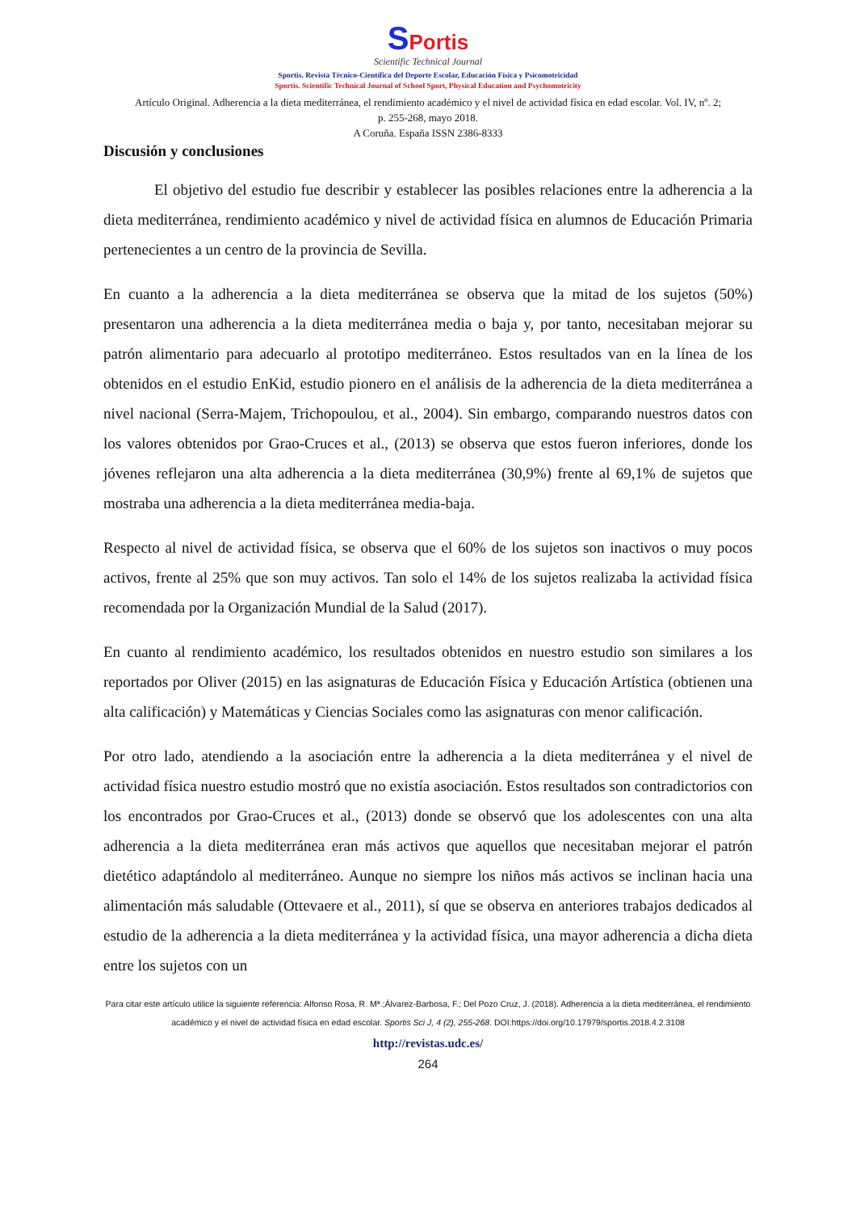SPortis
Scientific Technical Journal
Sportis. Revista Técnico-Científica del Deporte Escolar, Educación Física y Psicomotricidad
Sportis. Scientific Technical Journal of School Sport, Physical Education and Psychomotricity
Artículo Original. Adherencia a la dieta mediterránea, el rendimiento académico y el nivel de actividad física en edad escolar. Vol. IV, nº. 2;
p. 255-268, mayo 2018.
A Coruña. España ISSN 2386-8333
Discusión y conclusiones
El objetivo del estudio fue describir y establecer las posibles relaciones entre la adherencia a la dieta mediterránea, rendimiento académico y nivel de actividad física en alumnos de Educación Primaria pertenecientes a un centro de la provincia de Sevilla.
En cuanto a la adherencia a la dieta mediterránea se observa que la mitad de los sujetos (50%) presentaron una adherencia a la dieta mediterránea media o baja y, por tanto, necesitaban mejorar su patrón alimentario para adecuarlo al prototipo mediterráneo. Estos resultados van en la línea de los obtenidos en el estudio EnKid, estudio pionero en el análisis de la adherencia de la dieta mediterránea a nivel nacional (Serra-Majem, Trichopoulou, et al., 2004). Sin embargo, comparando nuestros datos con los valores obtenidos por Grao-Cruces et al., (2013) se observa que estos fueron inferiores, donde los jóvenes reflejaron una alta adherencia a la dieta mediterránea (30,9%) frente al 69,1% de sujetos que mostraba una adherencia a la dieta mediterránea media-baja.
Respecto al nivel de actividad física, se observa que el 60% de los sujetos son inactivos o muy pocos activos, frente al 25% que son muy activos. Tan solo el 14% de los sujetos realizaba la actividad física recomendada por la Organización Mundial de la Salud (2017).
En cuanto al rendimiento académico, los resultados obtenidos en nuestro estudio son similares a los reportados por Oliver (2015) en las asignaturas de Educación Física y Educación Artística (obtienen una alta calificación) y Matemáticas y Ciencias Sociales como las asignaturas con menor calificación.
Por otro lado, atendiendo a la asociación entre la adherencia a la dieta mediterránea y el nivel de actividad física nuestro estudio mostró que no existía asociación. Estos resultados son contradictorios con los encontrados por Grao-Cruces et al., (2013) donde se observó que los adolescentes con una alta adherencia a la dieta mediterránea eran más activos que aquellos que necesitaban mejorar el patrón dietético adaptándolo al mediterráneo. Aunque no siempre los niños más activos se inclinan hacia una alimentación más saludable (Ottevaere et al., 2011), sí que se observa en anteriores trabajos dedicados al estudio de la adherencia a la dieta mediterránea y la actividad física, una mayor adherencia a dicha dieta entre los sujetos con un
Para citar este artículo utilice la siguiente referencia: Alfonso Rosa, R. Mª.;Álvarez-Barbosa, F.; Del Pozo Cruz, J. (2018). Adherencia a la dieta mediterránea, el rendimiento académico y el nivel de actividad física en edad escolar. Sportis Sci J, 4 (2), 255-268. DOI:https://doi.org/10.17979/sportis.2018.4.2.3108
http://revistas.udc.es/
264